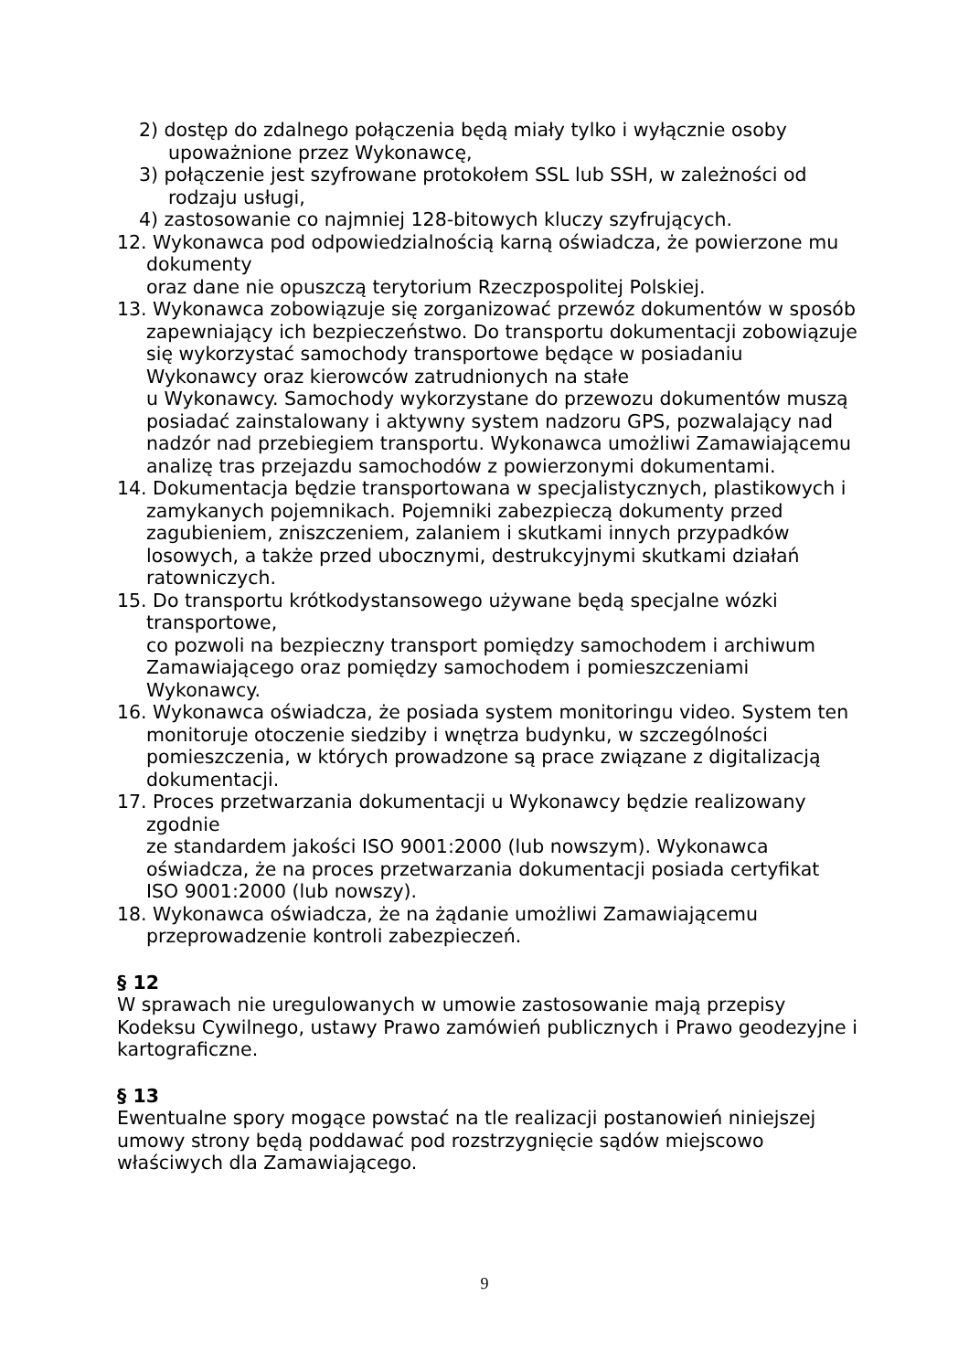2) dostęp do zdalnego połączenia będą miały tylko i wyłącznie osoby upoważnione przez Wykonawcę,
3) połączenie jest szyfrowane protokołem SSL lub SSH, w zależności od rodzaju usługi,
4) zastosowanie co najmniej 128-bitowych kluczy szyfrujących.
12. Wykonawca pod odpowiedzialnością karną oświadcza, że powierzone mu dokumenty
oraz dane nie opuszczą terytorium Rzeczpospolitej Polskiej.
13. Wykonawca zobowiązuje się zorganizować przewóz dokumentów w sposób zapewniający ich bezpieczeństwo. Do transportu dokumentacji zobowiązuje się wykorzystać samochody transportowe będące w posiadaniu Wykonawcy oraz kierowców zatrudnionych na stałe
u Wykonawcy. Samochody wykorzystane do przewozu dokumentów muszą posiadać zainstalowany i aktywny system nadzoru GPS, pozwalający nad nadzór nad przebiegiem transportu. Wykonawca umożliwi Zamawiającemu analizę tras przejazdu samochodów z powierzonymi dokumentami.
14. Dokumentacja będzie transportowana w specjalistycznych, plastikowych i zamykanych pojemnikach. Pojemniki zabezpieczą dokumenty przed zagubieniem, zniszczeniem, zalaniem i skutkami innych przypadków losowych, a także przed ubocznymi, destrukcyjnymi skutkami działań ratowniczych.
15. Do transportu krótkodystansowego używane będą specjalne wózki transportowe,
co pozwoli na bezpieczny transport pomiędzy samochodem i archiwum Zamawiającego oraz pomiędzy samochodem i pomieszczeniami Wykonawcy.
16. Wykonawca oświadcza, że posiada system monitoringu video. System ten monitoruje otoczenie siedziby i wnętrza budynku, w szczególności pomieszczenia, w których prowadzone są prace związane z digitalizacją dokumentacji.
17. Proces przetwarzania dokumentacji u Wykonawcy będzie realizowany zgodnie
ze standardem jakości ISO 9001:2000 (lub nowszym). Wykonawca oświadcza, że na proces przetwarzania dokumentacji posiada certyfikat ISO 9001:2000 (lub nowszy).
18. Wykonawca oświadcza, że na żądanie umożliwi Zamawiającemu przeprowadzenie kontroli zabezpieczeń.
§ 12
W sprawach nie uregulowanych w umowie zastosowanie mają przepisy Kodeksu Cywilnego, ustawy Prawo zamówień publicznych i Prawo geodezyjne i kartograficzne.
§ 13
Ewentualne spory mogące powstać na tle realizacji postanowień niniejszej umowy strony będą poddawać pod rozstrzygnięcie sądów miejscowo właściwych dla Zamawiającego.
9